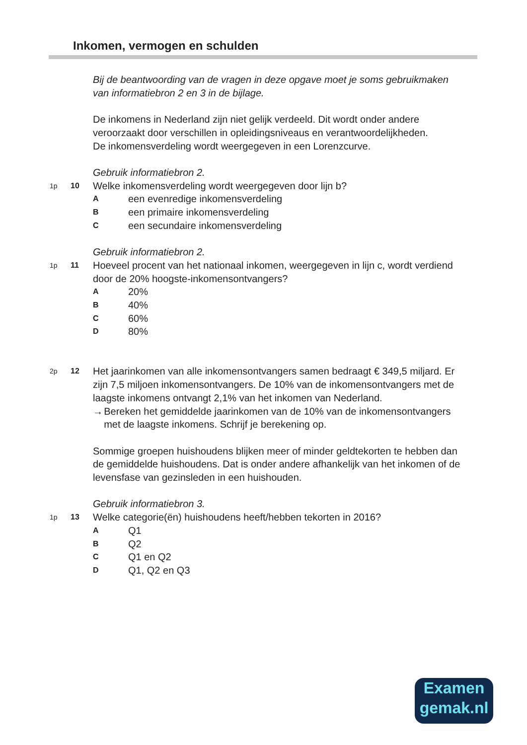Inkomen, vermogen en schulden
Bij de beantwoording van de vragen in deze opgave moet je soms gebruikmaken van informatiebron 2 en 3 in de bijlage.
De inkomens in Nederland zijn niet gelijk verdeeld. Dit wordt onder andere veroorzaakt door verschillen in opleidingsniveaus en verantwoordelijkheden.
De inkomensverdeling wordt weergegeven in een Lorenzcurve.
Gebruik informatiebron 2.
1p 10 Welke inkomensverdeling wordt weergegeven door lijn b?
Aeen evenredige inkomensverdeling
Been primaire inkomensverdeling
Ceen secundaire inkomensverdeling
Gebruik informatiebron 2.
1p 11 Hoeveel procent van het nationaal inkomen, weergegeven in lijn c, wordt verdiend door de 20% hoogste-inkomensontvangers?
A 20%
B 40%
C 60%
D 80%
2p 12 Het jaarinkomen van alle inkomensontvangers samen bedraagt € 349,5 miljard. Er zijn 7,5 miljoen inkomensontvangers. De 10% van de inkomensontvangers met de laagste inkomens ontvangt 2,1% van het inkomen van Nederland.
→ Bereken het gemiddelde jaarinkomen van de 10% van de inkomensontvangers met de laagste inkomens. Schrijf je berekening op.
Sommige groepen huishoudens blijken meer of minder geldtekorten te hebben dan de gemiddelde huishoudens. Dat is onder andere afhankelijk van het inkomen of de levensfase van gezinsleden in een huishouden.
Gebruik informatiebron 3.
1p 13 Welke categorie(ën) huishoudens heeft/hebben tekorten in 2016?
A Q1
B Q2
C Q1 en Q2
D Q1, Q2 en Q3
Examen
gemak.nl